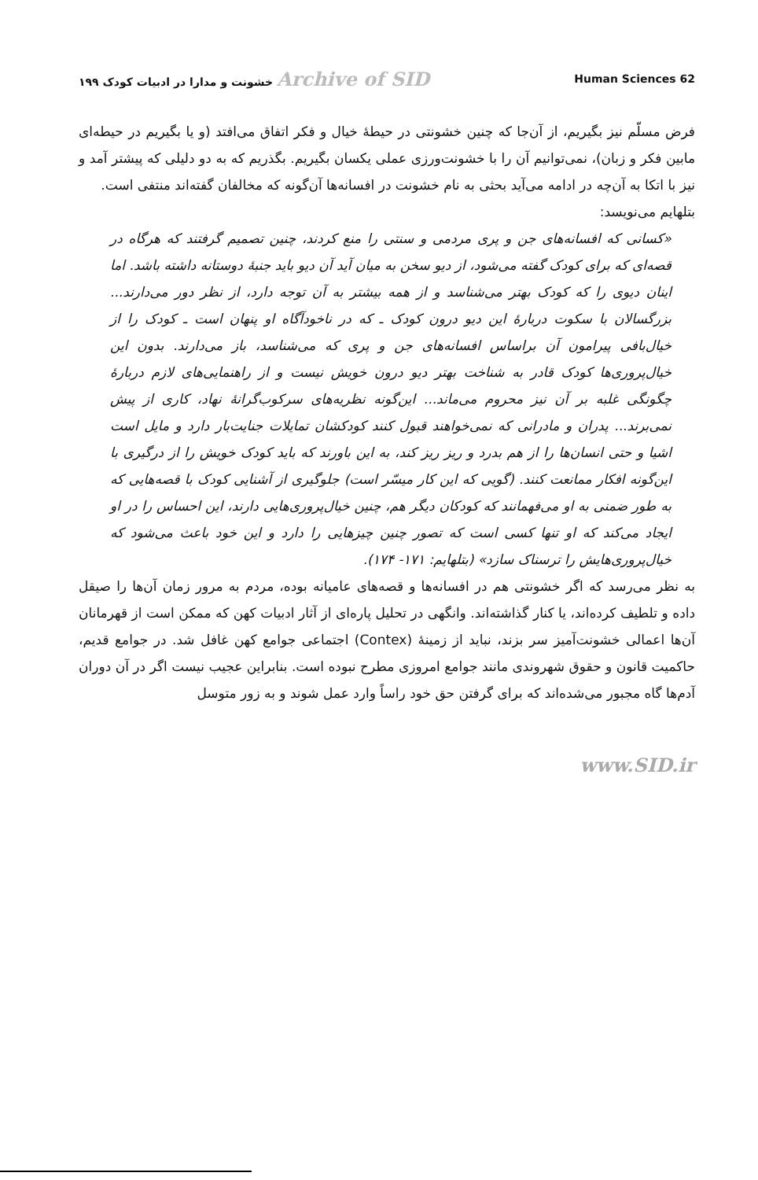Archive of SID خشونت و مدارا در ادبیات کودک ۱۹۹
Human Sciences 62
فرض مسلّم نیز بگیریم، از آن‌جا که چنین خشونتی در حیطهٔ خیال و فکر اتفاق می‌افتد (و یا بگیریم در حیطه‌ای مابین فکر و زبان)، نمی‌توانیم آن را با خشونت‌ورزی عملی یکسان بگیریم. بگذریم که به دو دلیلی که پیشتر آمد و نیز با اتکا به آن‌چه در ادامه می‌آید بحثی به نام خشونت در افسانه‌ها آن‌گونه که مخالفان گفته‌اند منتفی است.
بتلهایم می‌نویسد:
«کسانی که افسانه‌های جن و پری مردمی و سنتی را منع کردند، چنین تصمیم گرفتند که هرگاه در قصه‌ای که برای کودک گفته می‌شود، از دیو سخن به میان آید آن دیو باید جنبهٔ دوستانه داشته باشد. اما اینان دیوی را که کودک بهتر می‌شناسد و از همه بیشتر به آن توجه دارد، از نظر دور می‌دارند... بزرگسالان با سکوت دربارهٔ این دیو درون کودک ـ که در ناخودآگاه او پنهان است ـ کودک را از خیال‌بافی پیرامون آن براساس افسانه‌های جن و پری که می‌شناسد، باز می‌دارند. بدون این خیال‌پروری‌ها کودک قادر به شناخت بهتر دیو درون خویش نیست و از راهنمایی‌های لازم دربارهٔ چگونگی غلبه بر آن نیز محروم می‌ماند... این‌گونه نظریه‌های سرکوب‌گرانهٔ نهاد، کاری از پیش نمی‌برند... پدران و مادرانی که نمی‌خواهند قبول کنند کودکشان تمایلات جنایت‌بار دارد و مایل است اشیا و حتی انسان‌ها را از هم بدرد و ریز ریز کند، به این باورند که باید کودک خویش را از درگیری با این‌گونه افکار ممانعت کنند. (گویی که این کار میسّر است) جلوگیری از آشنایی کودک با قصه‌هایی که به طور ضمنی به او می‌فهمانند که کودکان دیگر هم، چنین خیال‌پروری‌هایی دارند، این احساس را در او ایجاد می‌کند که او تنها کسی است که تصور چنین چیزهایی را دارد و این خود باعث می‌شود که خیال‌پروری‌هایش را ترسناک سازد» (بتلهایم: ۱۷۱- ۱۷۴).
به نظر می‌رسد که اگر خشونتی هم در افسانه‌ها و قصه‌های عامیانه بوده، مردم به مرور زمان آن‌ها را صیقل داده و تلطیف کرده‌اند، یا کنار گذاشته‌اند. وانگهی در تحلیل پاره‌ای از آثار ادبیات کهن که ممکن است از قهرمانان آن‌ها اعمالی خشونت‌آمیز سر بزند، نباید از زمینهٔ (Contex) اجتماعی جوامع کهن غافل شد. در جوامع قدیم، حاکمیت قانون و حقوق شهروندی مانند جوامع امروزی مطرح نبوده است. بنابراین عجیب نیست اگر در آن دوران آدم‌ها گاه مجبور می‌شده‌اند که برای گرفتن حق خود راساً وارد عمل شوند و به زور متوسل
www.SID.ir